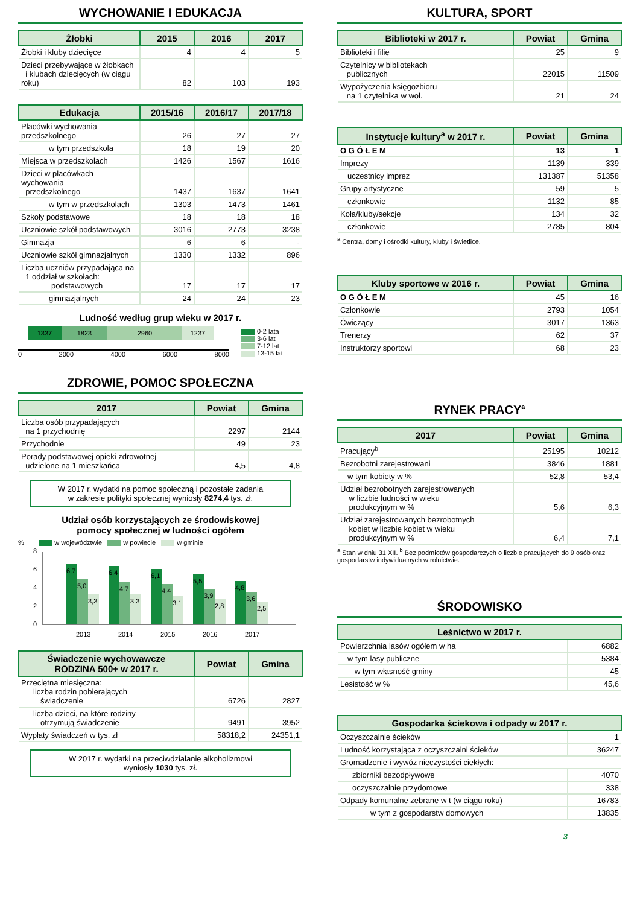WYCHOWANIE I EDUKACJA
| Żłobki | 2015 | 2016 | 2017 |
| --- | --- | --- | --- |
| Żłobki i kluby dziecięce | 4 | 4 | 5 |
| Dzieci przebywające w żłobkach i klubach dziecięcych (w ciągu roku) | 82 | 103 | 193 |
| Edukacja | 2015/16 | 2016/17 | 2017/18 |
| --- | --- | --- | --- |
| Placówki wychowania przedszkolnego | 26 | 27 | 27 |
| w tym przedszkola | 18 | 19 | 20 |
| Miejsca w przedszkolach | 1426 | 1567 | 1616 |
| Dzieci w placówkach wychowania przedszkolnego | 1437 | 1637 | 1641 |
| w tym w przedszkolach | 1303 | 1473 | 1461 |
| Szkoły podstawowe | 18 | 18 | 18 |
| Uczniowie szkół podstawowych | 3016 | 2773 | 3238 |
| Gimnazja | 6 | 6 | - |
| Uczniowie szkół gimnazjalnych | 1330 | 1332 | 896 |
| Liczba uczniów przypadająca na 1 oddział w szkołach: podstawowych | 17 | 17 | 17 |
| gimnazjalnych | 24 | 24 | 23 |
Ludność według grup wieku w 2017 r.
1337 1823 2960 1237
0 2000 4000 6000 8000
0-2 lata
3-6 lat
7-12 lat
13-15 lat
ZDROWIE, POMOC SPOŁECZNA
| 2017 | Powiat | Gmina |
| --- | --- | --- |
| Liczba osób przypadających na 1 przychodnię | 2297 | 2144 |
| Przychodnie | 49 | 23 |
| Porady podstawowej opieki zdrowotnej udzielone na 1 mieszkańca | 4,5 | 4,8 |
W 2017 r. wydatki na pomoc społeczną i pozostałe zadania
w zakresie polityki społecznej wyniosły 8274,4 tys. zł.
Udział osób korzystających ze środowiskowej
pomocy społecznej w ludności ogółem
% w województwie w powiecie w gminie
0
2
4
6
8
6,7
5,0
3,3
2013
6,4
4,7
3,3
2014
6,1
4,4
3,1
2015
5,5
3,9
2,8
2016
4,8
3,6
2,5
2017
| Świadczenie wychowawcze RODZINA 500+ w 2017 r. | Powiat | Gmina |
| --- | --- | --- |
| Przeciętna miesięczna: liczba rodzin pobierających świadczenie | 6726 | 2827 |
| liczba dzieci, na które rodziny otrzymują świadczenie | 9491 | 3952 |
| Wypłaty świadczeń w tys. zł | 58318,2 | 24351,1 |
W 2017 r. wydatki na przeciwdziałanie alkoholizmowi
wyniosły 1030 tys. zł.
KULTURA, SPORT
| Biblioteki w 2017 r. | Powiat | Gmina |
| --- | --- | --- |
| Biblioteki i filie | 25 | 9 |
| Czytelnicy w bibliotekach publicznych | 22015 | 11509 |
| Wypożyczenia księgozbioru na 1 czytelnika w wol. | 21 | 24 |
| Instytucje kultury<sup>a</sup> w 2017 r. | Powiat | Gmina |
| --- | --- | --- |
| O G Ó Ł E M | 13 | 1 |
| Imprezy | 1139 | 339 |
| uczestnicy imprez | 131387 | 51358 |
| Grupy artystyczne | 59 | 5 |
| członkowie | 1132 | 85 |
| Koła/kluby/sekcje | 134 | 32 |
| członkowie | 2785 | 804 |
<sup>a</sup> Centra, domy i ośrodki kultury, kluby i świetlice.
| Kluby sportowe w 2016 r. | Powiat | Gmina |
| --- | --- | --- |
| O G Ó Ł E M | 45 | 16 |
| Członkowie | 2793 | 1054 |
| Ćwiczący | 3017 | 1363 |
| Trenerzy | 62 | 37 |
| Instruktorzy sportowi | 68 | 23 |
RYNEK PRACY<sup>a</sup>
| 2017 | Powiat | Gmina |
| --- | --- | --- |
| Pracujący<sup>b</sup> | 25195 | 10212 |
| Bezrobotni zarejestrowani | 3846 | 1881 |
| w tym kobiety w % | 52,8 | 53,4 |
| Udział bezrobotnych zarejestrowanych w liczbie ludności w wieku produkcyjnym w % | 5,6 | 6,3 |
| Udział zarejestrowanych bezrobotnych kobiet w liczbie kobiet w wieku produkcyjnym w % | 6,4 | 7,1 |
<sup>a</sup> Stan w dniu 31 XII. <sup>b</sup> Bez podmiotów gospodarczych o liczbie pracujących do 9 osób oraz gospodarstw indywidualnych w rolnictwie.
ŚRODOWISKO
| Leśnictwo w 2017 r. | |
| --- | --- |
| Powierzchnia lasów ogółem w ha | 6882 |
| w tym lasy publiczne | 5384 |
| w tym własność gminy | 45 |
| Lesistość w % | 45,6 |
| Gospodarka ściekowa i odpady w 2017 r. | |
| --- | --- |
| Oczyszczalnie ścieków | 1 |
| Ludność korzystająca z oczyszczalni ścieków | 36247 |
| Gromadzenie i wywóz nieczystości ciekłych: | |
| zbiorniki bezodpływowe | 4070 |
| oczyszczalnie przydomowe | 338 |
| Odpady komunalne zebrane w t (w ciągu roku) | 16783 |
| w tym z gospodarstw domowych | 13835 |
3